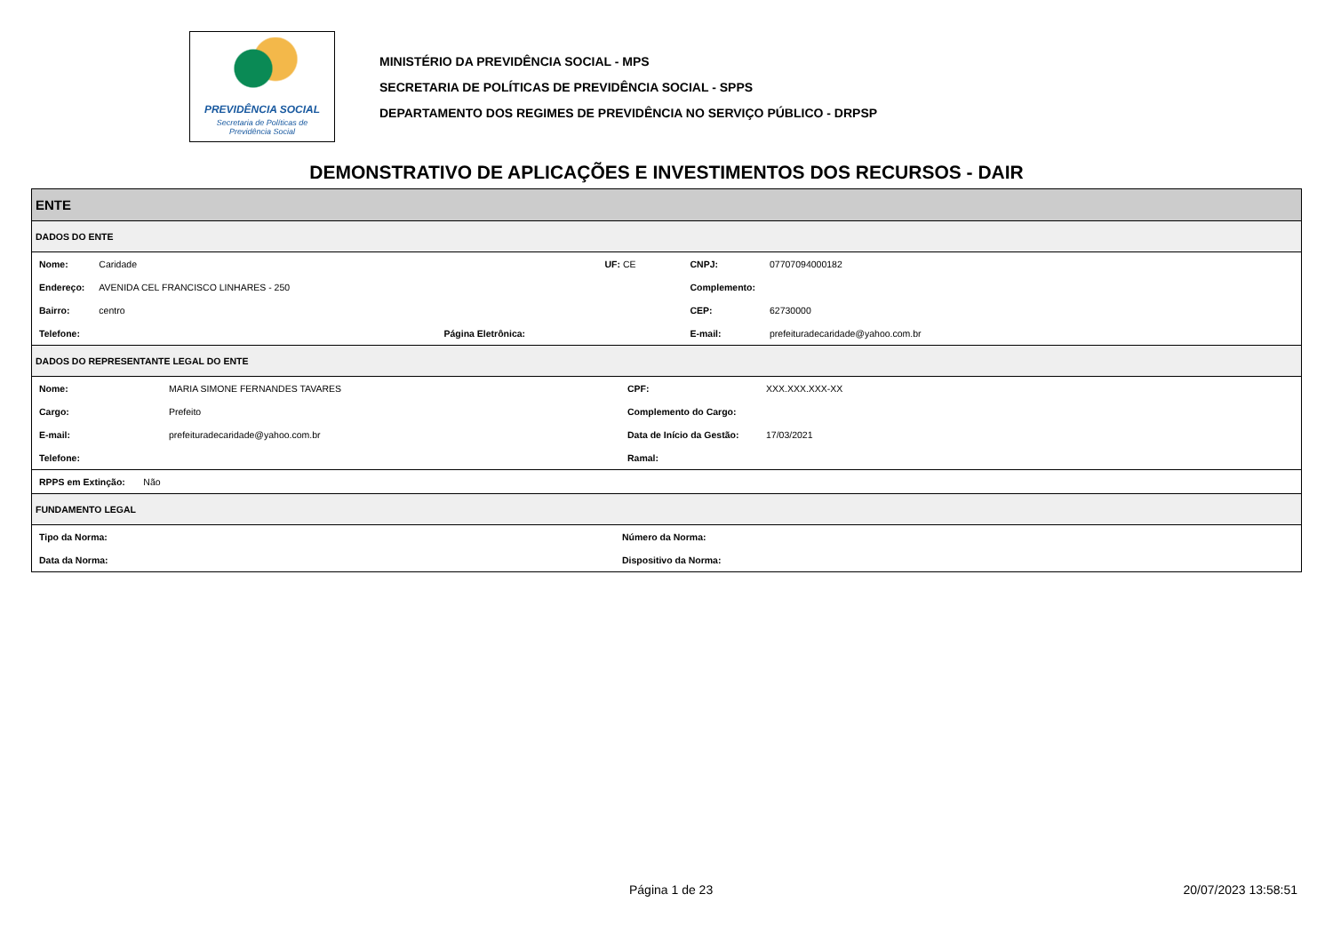PREVIDÊNCIA SOCIAL
Secretaria de Políticas de
Previdência Social
MINISTÉRIO DA PREVIDÊNCIA SOCIAL - MPS
SECRETARIA DE POLÍTICAS DE PREVIDÊNCIA SOCIAL - SPPS
DEPARTAMENTO DOS REGIMES DE PREVIDÊNCIA NO SERVIÇO PÚBLICO - DRPSP
DEMONSTRATIVO DE APLICAÇÕES E INVESTIMENTOS DOS RECURSOS - DAIR
ENTE
DADOS DO ENTE
| Nome: | Caridade | | UF: CE | CNPJ: | 07707094000182 |
| Endereço: | AVENIDA CEL FRANCISCO LINHARES - 250 | | | Complemento: | |
| Bairro: | centro | | | CEP: | 62730000 |
| Telefone: | | Página Eletrônica: | | E-mail: | prefeituradecaridade@yahoo.com.br |
DADOS DO REPRESENTANTE LEGAL DO ENTE
| Nome: | MARIA SIMONE FERNANDES TAVARES | CPF: | XXX.XXX.XXX-XX |
| Cargo: | Prefeito | Complemento do Cargo: | |
| E-mail: | prefeituradecaridade@yahoo.com.br | Data de Início da Gestão: | 17/03/2021 |
| Telefone: | | Ramal: | |
| RPPS em Extinção: Não |
FUNDAMENTO LEGAL
| Tipo da Norma: | Número da Norma: |
| Data da Norma: | Dispositivo da Norma: |
Página 1 de 23 20/07/2023 13:58:51